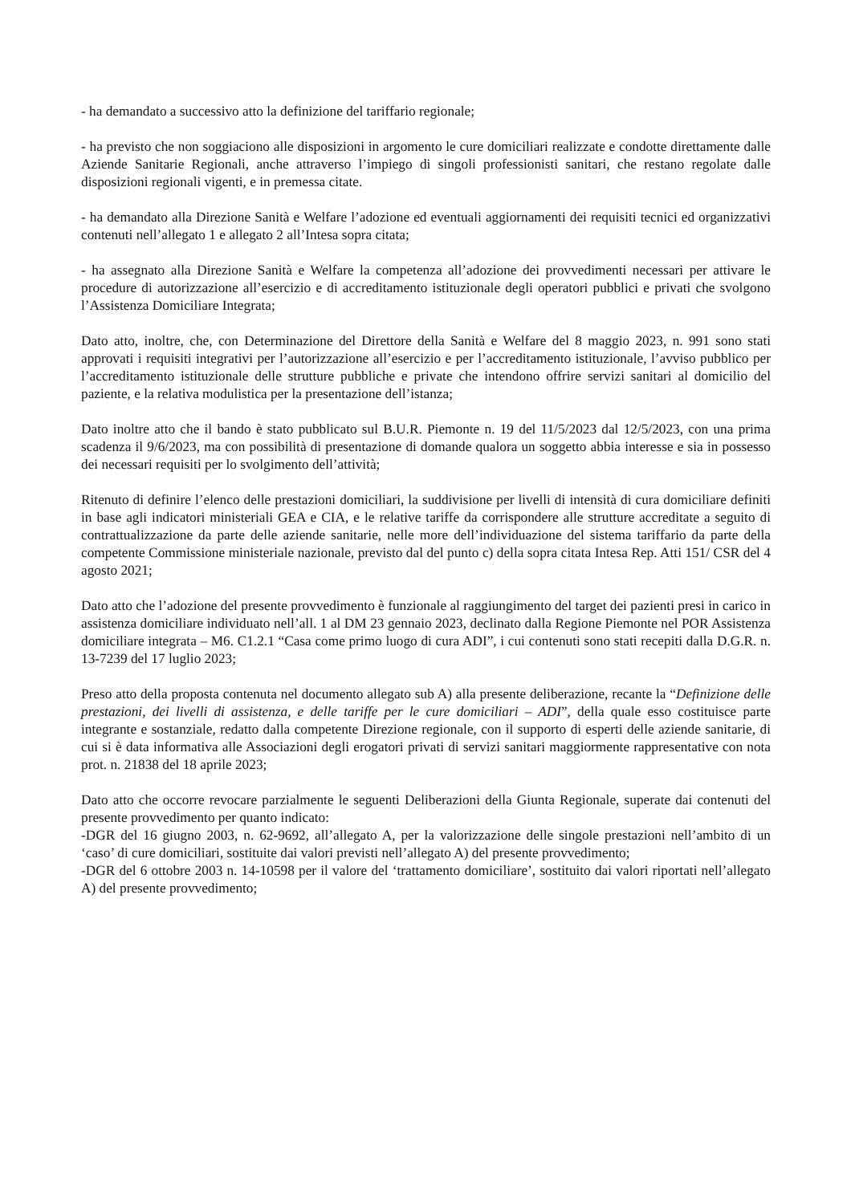- ha demandato a successivo atto la definizione del tariffario regionale;
- ha previsto che non soggiaciono alle disposizioni in argomento le cure domiciliari realizzate e condotte direttamente dalle Aziende Sanitarie Regionali, anche attraverso l’impiego di singoli professionisti sanitari, che restano regolate dalle disposizioni regionali vigenti, e in premessa citate.
- ha demandato alla Direzione Sanità e Welfare l’adozione ed eventuali aggiornamenti dei requisiti tecnici ed organizzativi contenuti nell’allegato 1 e allegato 2 all’Intesa sopra citata;
- ha assegnato alla Direzione Sanità e Welfare la competenza all’adozione dei provvedimenti necessari per attivare le procedure di autorizzazione all’esercizio e di accreditamento istituzionale degli operatori pubblici e privati che svolgono l’Assistenza Domiciliare Integrata;
Dato atto, inoltre, che, con Determinazione del Direttore della Sanità e Welfare del 8 maggio 2023, n. 991 sono stati approvati i requisiti integrativi per l’autorizzazione all’esercizio e per l’accreditamento istituzionale, l’avviso pubblico per l’accreditamento istituzionale delle strutture pubbliche e private che intendono offrire servizi sanitari al domicilio del paziente, e la relativa modulistica per la presentazione dell’istanza;
Dato inoltre atto che il bando è stato pubblicato sul B.U.R. Piemonte n. 19 del 11/5/2023 dal 12/5/2023, con una prima scadenza il 9/6/2023, ma con possibilità di presentazione di domande qualora un soggetto abbia interesse e sia in possesso dei necessari requisiti per lo svolgimento dell’attività;
Ritenuto di definire l’elenco delle prestazioni domiciliari, la suddivisione per livelli di intensità di cura domiciliare definiti in base agli indicatori ministeriali GEA e CIA, e le relative tariffe da corrispondere alle strutture accreditate a seguito di contrattualizzazione da parte delle aziende sanitarie, nelle more dell’individuazione del sistema tariffario da parte della competente Commissione ministeriale nazionale, previsto dal del punto c) della sopra citata Intesa Rep. Atti 151/ CSR del 4 agosto 2021;
Dato atto che l’adozione del presente provvedimento è funzionale al raggiungimento del target dei pazienti presi in carico in assistenza domiciliare individuato nell’all. 1 al DM 23 gennaio 2023, declinato dalla Regione Piemonte nel POR Assistenza domiciliare integrata – M6. C1.2.1 “Casa come primo luogo di cura ADI”, i cui contenuti sono stati recepiti dalla D.G.R. n. 13-7239 del 17 luglio 2023;
Preso atto della proposta contenuta nel documento allegato sub A) alla presente deliberazione, recante la “Definizione delle prestazioni, dei livelli di assistenza, e delle tariffe per le cure domiciliari – ADI”, della quale esso costituisce parte integrante e sostanziale, redatto dalla competente Direzione regionale, con il supporto di esperti delle aziende sanitarie, di cui si è data informativa alle Associazioni degli erogatori privati di servizi sanitari maggiormente rappresentative con nota prot. n. 21838 del 18 aprile 2023;
Dato atto che occorre revocare parzialmente le seguenti Deliberazioni della Giunta Regionale, superate dai contenuti del presente provvedimento per quanto indicato:
-DGR del 16 giugno 2003, n. 62-9692, all’allegato A, per la valorizzazione delle singole prestazioni nell’ambito di un ‘caso’ di cure domiciliari, sostituite dai valori previsti nell’allegato A) del presente provvedimento;
-DGR del 6 ottobre 2003 n. 14-10598 per il valore del ‘trattamento domiciliare’, sostituito dai valori riportati nell’allegato A) del presente provvedimento;